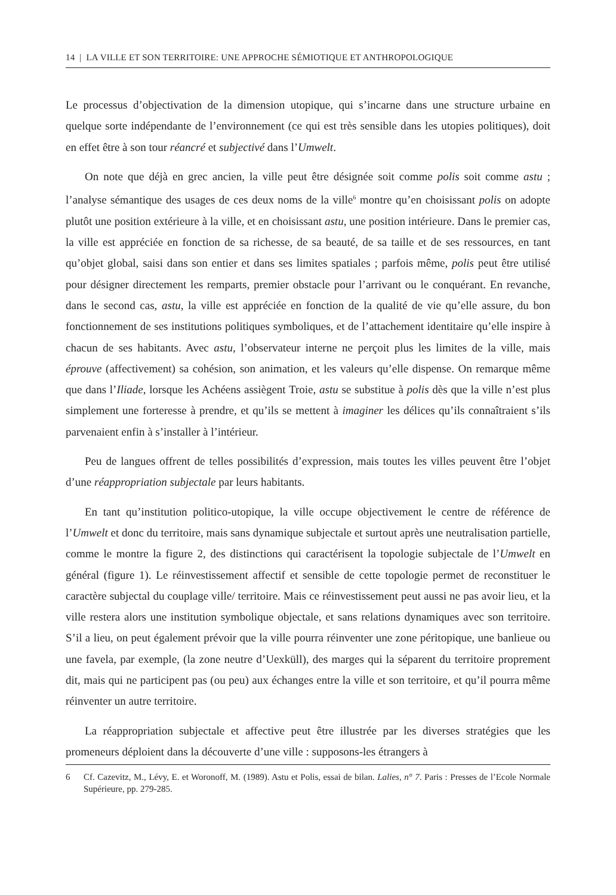14 | LA VILLE ET SON TERRITOIRE: UNE APPROCHE SÉMIOTIQUE ET ANTHROPOLOGIQUE
Le processus d’objectivation de la dimension utopique, qui s’incarne dans une structure urbaine en quelque sorte indépendante de l’environnement (ce qui est très sensible dans les utopies politiques), doit en effet être à son tour réancré et subjectivé dans l’Umwelt.
On note que déjà en grec ancien, la ville peut être désignée soit comme polis soit comme astu ; l’analyse sémantique des usages de ces deux noms de la ville<sup>6</sup> montre qu’en choisissant polis on adopte plutôt une position extérieure à la ville, et en choisissant astu, une position intérieure. Dans le premier cas, la ville est appréciée en fonction de sa richesse, de sa beauté, de sa taille et de ses ressources, en tant qu’objet global, saisi dans son entier et dans ses limites spatiales ; parfois même, polis peut être utilisé pour désigner directement les remparts, premier obstacle pour l’arrivant ou le conquérant. En revanche, dans le second cas, astu, la ville est appréciée en fonction de la qualité de vie qu’elle assure, du bon fonctionnement de ses institutions politiques symboliques, et de l’attachement identitaire qu’elle inspire à chacun de ses habitants. Avec astu, l’observateur interne ne perçoit plus les limites de la ville, mais éprouve (affectivement) sa cohésion, son animation, et les valeurs qu’elle dispense. On remarque même que dans l’Iliade, lorsque les Achéens assiègent Troie, astu se substitue à polis dès que la ville n’est plus simplement une forteresse à prendre, et qu’ils se mettent à imaginer les délices qu’ils connaîtraient s’ils parvenaient enfin à s’installer à l’intérieur.
Peu de langues offrent de telles possibilités d’expression, mais toutes les villes peuvent être l’objet d’une réappropriation subjectale par leurs habitants.
En tant qu’institution politico-utopique, la ville occupe objectivement le centre de référence de l’Umwelt et donc du territoire, mais sans dynamique subjectale et surtout après une neutralisation partielle, comme le montre la figure 2, des distinctions qui caractérisent la topologie subjectale de l’Umwelt en général (figure 1). Le réinvestissement affectif et sensible de cette topologie permet de reconstituer le caractère subjectal du couplage ville/ territoire. Mais ce réinvestissement peut aussi ne pas avoir lieu, et la ville restera alors une institution symbolique objectale, et sans relations dynamiques avec son territoire. S’il a lieu, on peut également prévoir que la ville pourra réinventer une zone péritopique, une banlieue ou une favela, par exemple, (la zone neutre d’Uexküll), des marges qui la séparent du territoire proprement dit, mais qui ne participent pas (ou peu) aux échanges entre la ville et son territoire, et qu’il pourra même réinventer un autre territoire.
La réappropriation subjectale et affective peut être illustrée par les diverses stratégies que les promeneurs déploient dans la découverte d’une ville : supposons-les étrangers à
6 Cf. Cazevitz, M., Lévy, E. et Woronoff, M. (1989). Astu et Polis, essai de bilan. Lalies, n° 7. Paris : Presses de l’Ecole Normale Supérieure, pp. 279-285.